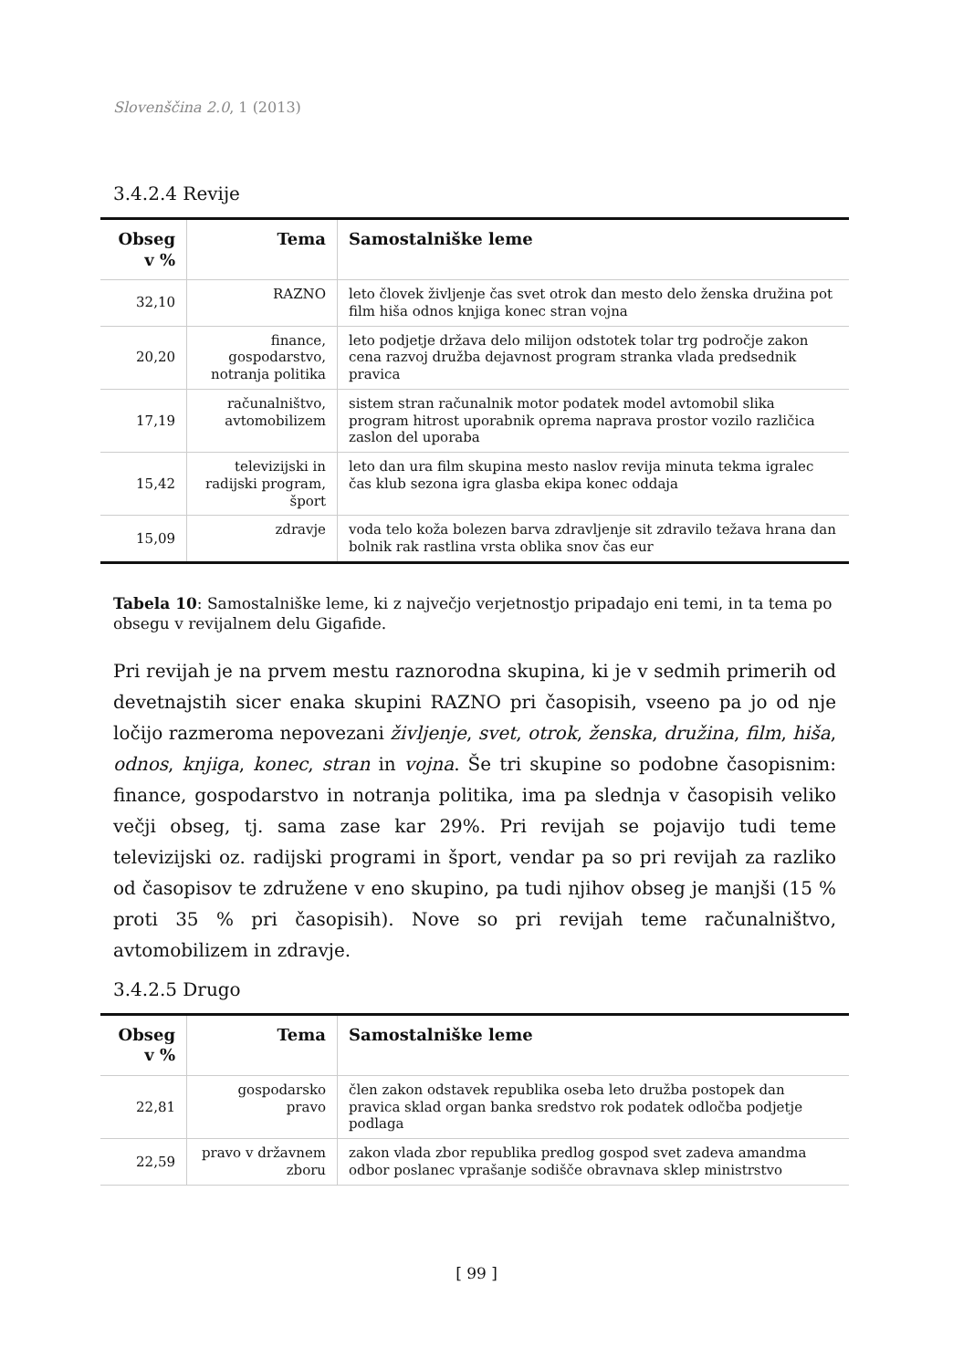Slovenščina 2.0, 1 (2013)
3.4.2.4 Revije
| Obseg v % | Tema | Samostalniške leme |
| --- | --- | --- |
| 32,10 | RAZNO | leto človek življenje čas svet otrok dan mesto delo ženska družina pot film hiša odnos knjiga konec stran vojna |
| 20,20 | finance, gospodarstvo, notranja politika | leto podjetje država delo milijon odstotek tolar trg področje zakon cena razvoj družba dejavnost program stranka vlada predsednik pravica |
| 17,19 | računalništvo, avtomobilizem | sistem stran računalnik motor podatek model avtomobil slika program hitrost uporabnik oprema naprava prostor vozilo različica zaslon del uporaba |
| 15,42 | televizijski in radijski program, šport | leto dan ura film skupina mesto naslov revija minuta tekma igralec čas klub sezona igra glasba ekipa konec oddaja |
| 15,09 | zdravje | voda telo koža bolezen barva zdravljenje sit zdravilo težava hrana dan bolnik rak rastlina vrsta oblika snov čas eur |
Tabela 10: Samostalniške leme, ki z največjo verjetnostjo pripadajo eni temi, in ta tema po obsegu v revijalnem delu Gigafide.
Pri revijah je na prvem mestu raznorodna skupina, ki je v sedmih primerih od devetnajstih sicer enaka skupini RAZNO pri časopisih, vseeno pa jo od nje ločijo razmeroma nepovezani življenje, svet, otrok, ženska, družina, film, hiša, odnos, knjiga, konec, stran in vojna. Še tri skupine so podobne časopisnim: finance, gospodarstvo in notranja politika, ima pa slednja v časopisih veliko večji obseg, tj. sama zase kar 29%. Pri revijah se pojavijo tudi teme televizijski oz. radijski programi in šport, vendar pa so pri revijah za razliko od časopisov te združene v eno skupino, pa tudi njihov obseg je manjši (15 % proti 35 % pri časopisih). Nove so pri revijah teme računalništvo, avtomobilizem in zdravje.
3.4.2.5 Drugo
| Obseg v % | Tema | Samostalniške leme |
| --- | --- | --- |
| 22,81 | gospodarsko pravo | člen zakon odstavek republika oseba leto družba postopek dan pravica sklad organ banka sredstvo rok podatek odločba podjetje podlaga |
| 22,59 | pravo v državnem zboru | zakon vlada zbor republika predlog gospod svet zadeva amandma odbor poslanec vprašanje sodišče obravnava sklep ministrstvo |
[ 99 ]